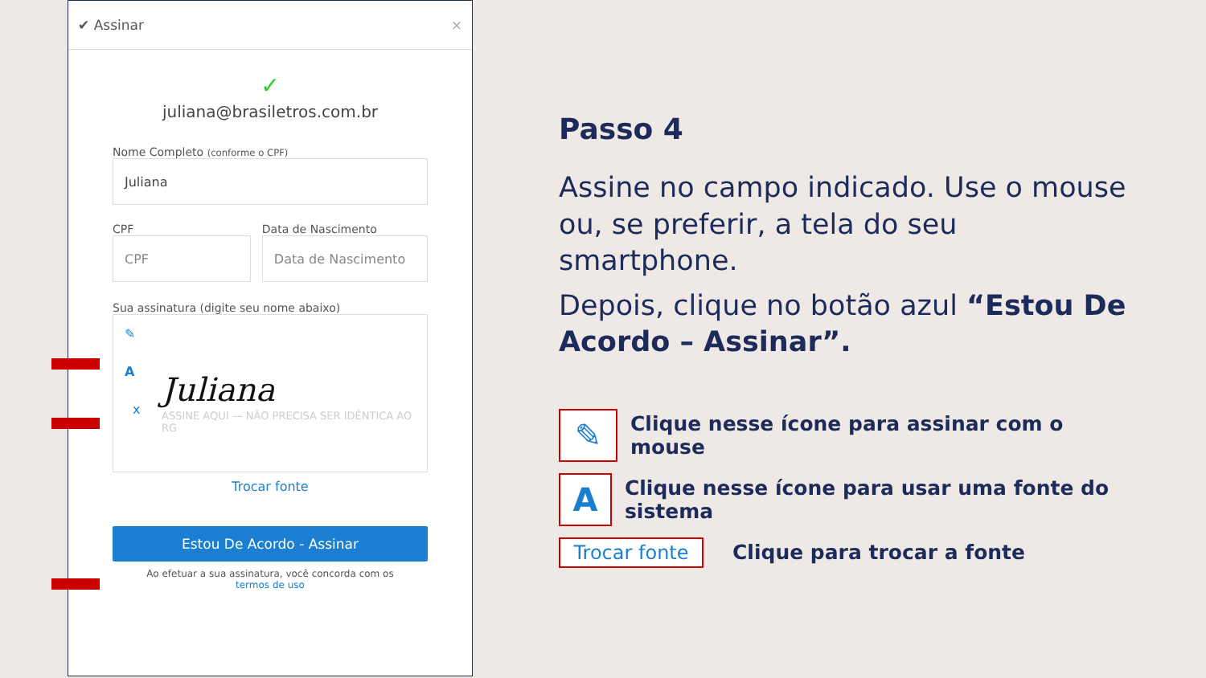✔ Assinar ×
✓
juliana@brasiletros.com.br
Nome Completo (conforme o CPF)
Juliana
CPF
CPF
Data de Nascimento
Data de Nascimento
Sua assinatura (digite seu nome abaixo)
✎
A
Juliana
ASSINE AQUI — NÃO PRECISA SER IDÊNTICA AO RG
x
Trocar fonte
Estou De Acordo - Assinar
Ao efetuar a sua assinatura, você concorda com os
termos de uso
Passo 4
Assine no campo indicado. Use o mouse ou, se preferir, a tela do seu smartphone.
Depois, clique no botão azul “Estou De Acordo – Assinar”.
✎
Clique nesse ícone para assinar com o mouse
A
Clique nesse ícone para usar uma fonte do sistema
Trocar fonte
Clique para trocar a fonte